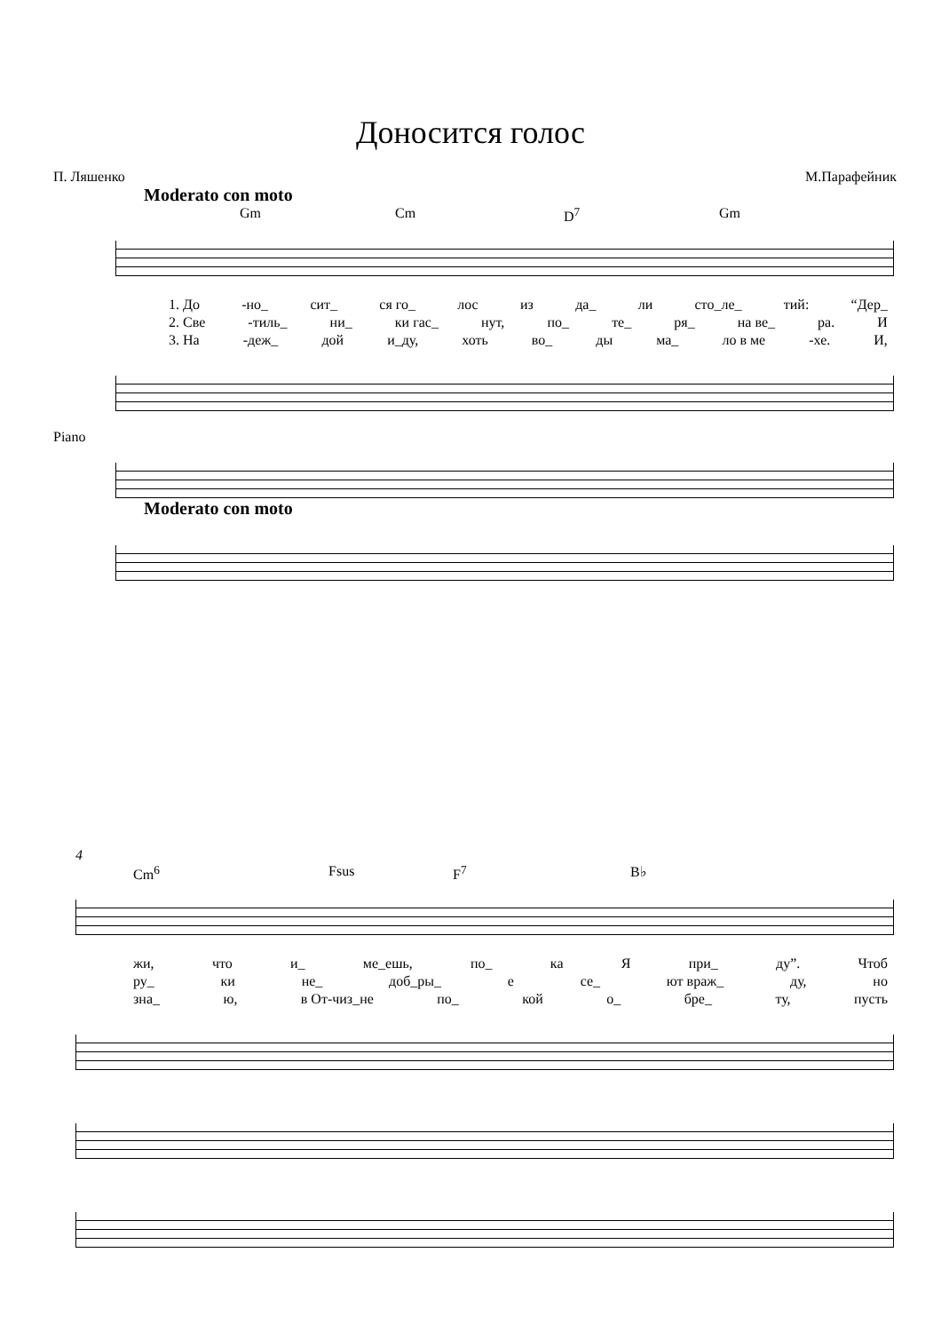Доносится голос
П. Ляшенко М.Парафейник
Moderato con moto
Gm Cm D<sup>7</sup> Gm
1. До -но_ сит_ ся го_ лос из да_ ли сто_ле_ тий: “Дер_
2. Све -тиль_ ни_ ки гас_ нут, по_ те_ ря_ на ве_ ра. И
3. На -деж_ дой и_ду, хоть во_ ды ма_ ло в ме -хе. И,
Piano
Moderato con moto
4
Cm<sup>6</sup> Fsus F<sup>7</sup> B♭
жи, что и_ ме_ешь, по_ ка Я при_ ду”. Чтоб
ру_ ки не_ доб_ры_ е се_ ют враж_ ду, но
зна_ ю, в От-чиз_не по_ кой о_ бре_ ту, пусть